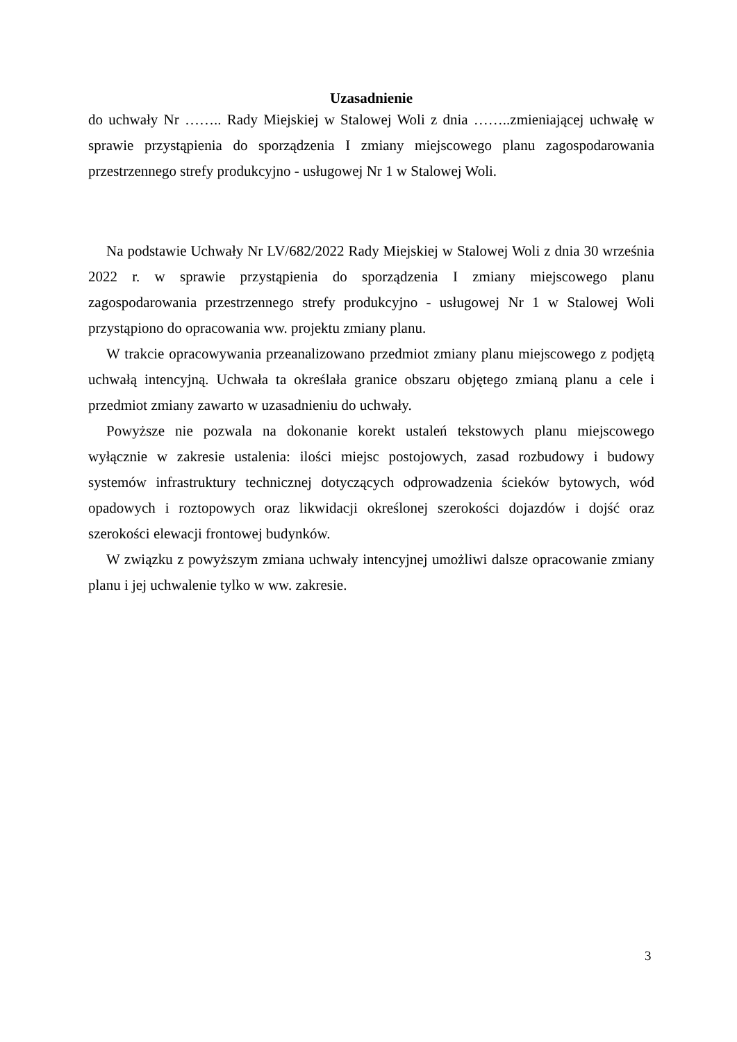Uzasadnienie
do uchwały Nr …….. Rady Miejskiej w Stalowej Woli z dnia ……..zmieniającej uchwałę w sprawie przystąpienia do sporządzenia I zmiany miejscowego planu zagospodarowania przestrzennego strefy produkcyjno - usługowej Nr 1 w Stalowej Woli.
Na podstawie Uchwały Nr LV/682/2022 Rady Miejskiej w Stalowej Woli z dnia 30 września 2022 r. w sprawie przystąpienia do sporządzenia I zmiany miejscowego planu zagospodarowania przestrzennego strefy produkcyjno - usługowej Nr 1 w Stalowej Woli przystąpiono do opracowania ww. projektu zmiany planu.
W trakcie opracowywania przeanalizowano przedmiot zmiany planu miejscowego z podjętą uchwałą intencyjną. Uchwała ta określała granice obszaru objętego zmianą planu a cele i przedmiot zmiany zawarto w uzasadnieniu do uchwały.
Powyższe nie pozwala na dokonanie korekt ustaleń tekstowych planu miejscowego wyłącznie w zakresie ustalenia: ilości miejsc postojowych, zasad rozbudowy i budowy systemów infrastruktury technicznej dotyczących odprowadzenia ścieków bytowych, wód opadowych i roztopowych oraz likwidacji określonej szerokości dojazdów i dojść oraz szerokości elewacji frontowej budynków.
W związku z powyższym zmiana uchwały intencyjnej umożliwi dalsze opracowanie zmiany planu i jej uchwalenie tylko w ww. zakresie.
3